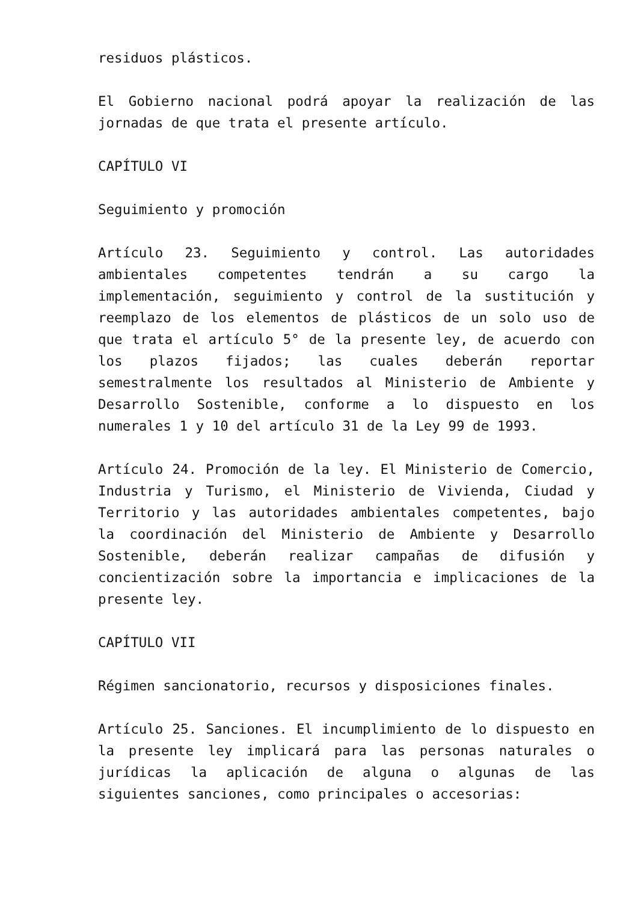residuos plásticos.
El Gobierno nacional podrá apoyar la realización de las jornadas de que trata el presente artículo.
CAPÍTULO VI
Seguimiento y promoción
Artículo 23. Seguimiento y control. Las autoridades ambientales competentes tendrán a su cargo la implementación, seguimiento y control de la sustitución y reemplazo de los elementos de plásticos de un solo uso de que trata el artículo 5° de la presente ley, de acuerdo con los plazos fijados; las cuales deberán reportar semestralmente los resultados al Ministerio de Ambiente y Desarrollo Sostenible, conforme a lo dispuesto en los numerales 1 y 10 del artículo 31 de la Ley 99 de 1993.
Artículo 24. Promoción de la ley. El Ministerio de Comercio, Industria y Turismo, el Ministerio de Vivienda, Ciudad y Territorio y las autoridades ambientales competentes, bajo la coordinación del Ministerio de Ambiente y Desarrollo Sostenible, deberán realizar campañas de difusión y concientización sobre la importancia e implicaciones de la presente ley.
CAPÍTULO VII
Régimen sancionatorio, recursos y disposiciones finales.
Artículo 25. Sanciones. El incumplimiento de lo dispuesto en la presente ley implicará para las personas naturales o jurídicas la aplicación de alguna o algunas de las siguientes sanciones, como principales o accesorias: